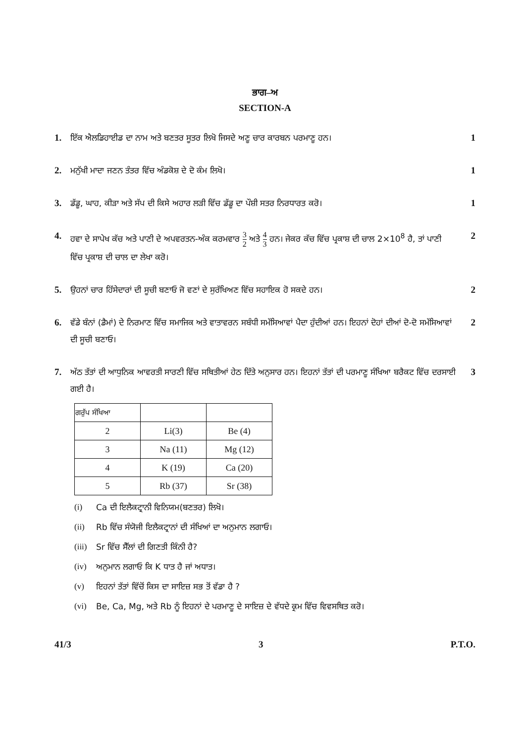ਭਾਗ–ਅ
SECTION-A
1. ਇੱਕ ਐਲਡਿਹਾਈਡ ਦਾ ਨਾਮ ਅਤੇ ਬਣਤਰ ਸੂਤਰ ਲਿਖੋ ਜਿਸਦੇ ਅਣੂ ਚਾਰ ਕਾਰਬਨ ਪਰਮਾਣੂ ਹਨ।
1
2. ਮਨੁੱਖੀ ਮਾਦਾ ਜਣਨ ਤੰਤਰ ਵਿੱਚ ਅੰਡਕੋਸ਼ ਦੇ ਦੋ ਕੰਮ ਲਿਖੋ।
1
3. ਡੱਡੂ, ਘਾਹ, ਕੀੜਾ ਅਤੇ ਸੱਪ ਦੀ ਕਿਸੇ ਅਹਾਰ ਲੜੀ ਵਿੱਚ ਡੱਡੂ ਦਾ ਪੌਸ਼ੀ ਸਤਰ ਨਿਰਧਾਰਤ ਕਰੋ।
1
4. ਹਵਾ ਦੇ ਸਾਪੇਖ ਕੱਚ ਅਤੇ ਪਾਣੀ ਦੇ ਅਪਵਰਤਨ-ਅੰਕ ਕਰਮਵਾਰ 3 2 ਅਤੇ 4 3 ਹਨ। ਜੇਕਰ ਕੱਚ ਵਿੱਚ ਪ੍ਰਕਾਸ਼ ਦੀ ਚਾਲ 2×10<sup>8</sup> ਹੈ, ਤਾਂ ਪਾਣੀ ਵਿੱਚ ਪ੍ਰਕਾਸ਼ ਦੀ ਚਾਲ ਦਾ ਲੇਖਾ ਕਰੋ।
2
5. ਉਹਨਾਂ ਚਾਰ ਹਿੱਸੇਦਾਰਾਂ ਦੀ ਸੂਚੀ ਬਣਾਓ ਜੋ ਵਣਾਂ ਦੇ ਸੁਰੱਖਿਅਣ ਵਿੱਚ ਸਹਾਇਕ ਹੋ ਸਕਦੇ ਹਨ।
2
6. ਵੱਡੇ ਬੰਨਾਂ (ਡੈਮਾਂ) ਦੇ ਨਿਰਮਾਣ ਵਿੱਚ ਸਮਾਜਿਕ ਅਤੇ ਵਾਤਾਵਰਨ ਸਬੰਧੀ ਸਮੱਸਿਆਵਾਂ ਪੈਦਾ ਹੁੰਦੀਆਂ ਹਨ। ਇਹਨਾਂ ਦੋਹਾਂ ਦੀਆਂ ਦੋ-ਦੋ ਸਮੱਸਿਆਵਾਂ ਦੀ ਸੂਚੀ ਬਣਾਓ।
2
7. ਅੱਠ ਤੱਤਾਂ ਦੀ ਆਧੁਨਿਕ ਆਵਰਤੀ ਸਾਰਣੀ ਵਿੱਚ ਸਥਿਤੀਆਂ ਹੇਠ ਦਿੱਤੇ ਅਨੁਸਾਰ ਹਨ। ਇਹਨਾਂ ਤੱਤਾਂ ਦੀ ਪਰਮਾਣੂ ਸੰਖਿਆ ਬਰੈਕਟ ਵਿੱਚ ਦਰਸਾਈ ਗਈ ਹੈ।
| ਗਰੁੱਪ ਸੰਖਿਆ | | |
| 2 | Li(3) | Be (4) |
| 3 | Na (11) | Mg (12) |
| 4 | K (19) | Ca (20) |
| 5 | Rb (37) | Sr (38) |
(i) Ca ਦੀ ਇਲੈਕਟ੍ਰਾਨੀ ਵਿਨਿਯਮ(ਬਣਤਰ) ਲਿਖੋ।
(ii) Rb ਵਿੱਚ ਸੰਯੋਜੀ ਇਲੈਕਟ੍ਰਾਨਾਂ ਦੀ ਸੰਖਿਆਂ ਦਾ ਅਨੁਮਾਨ ਲਗਾਓ।
(iii) Sr ਵਿੱਚ ਸੈੱਲਾਂ ਦੀ ਗਿਣਤੀ ਕਿੰਨੀ ਹੈ?
(iv) ਅਨੁਮਾਨ ਲਗਾਓ ਕਿ K ਧਾਤ ਹੈ ਜਾਂ ਅਧਾਤ।
(v) ਇਹਨਾਂ ਤੱਤਾਂ ਵਿੱਚੋਂ ਕਿਸ ਦਾ ਸਾਇਜ਼ ਸਭ ਤੋਂ ਵੱਡਾ ਹੈ ?
(vi) Be, Ca, Mg, ਅਤੇ Rb ਨੂੰ ਇਹਨਾਂ ਦੇ ਪਰਮਾਣੂ ਦੇ ਸਾਇਜ਼ ਦੇ ਵੱਧਦੇ ਕ੍ਰਮ ਵਿੱਚ ਵਿਵਸਥਿਤ ਕਰੋ।
3
41/3 3 P.T.O.